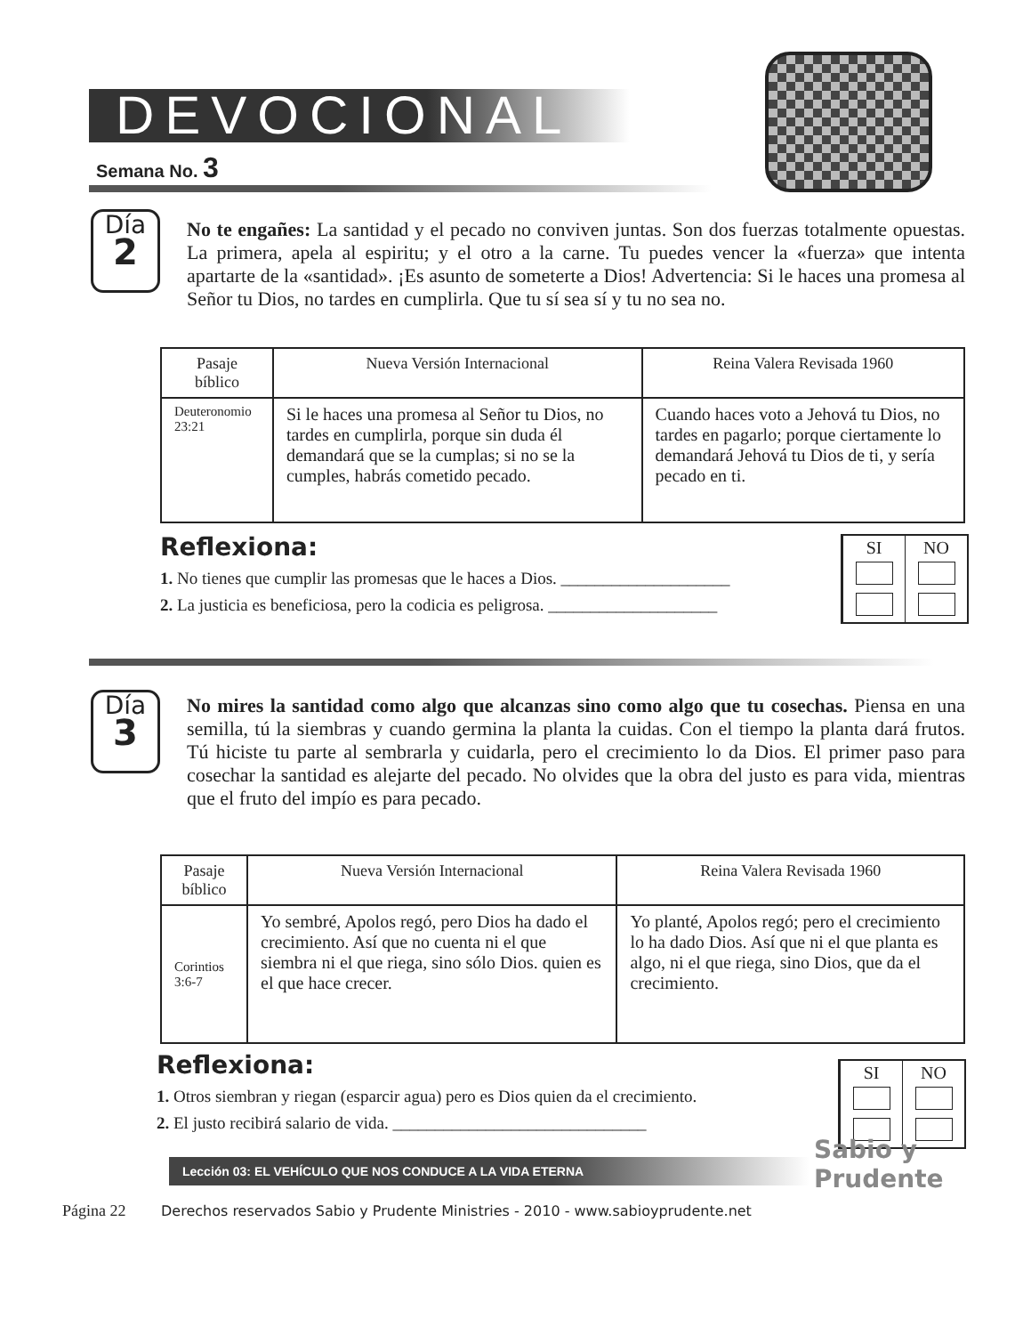DEVOCIONAL
Semana No. 3
Día
2
No te engañes: La santidad y el pecado no conviven juntas. Son dos fuerzas totalmente opuestas. La primera, apela al espiritu; y el otro a la carne. Tu puedes vencer la «fuerza» que intenta apartarte de la «santidad». ¡Es asunto de someterte a Dios! Advertencia: Si le haces una promesa al Señor tu Dios, no tardes en cumplirla. Que tu sí sea sí y tu no sea no.
| Pasaje bíblico | Nueva Versión Internacional | Reina Valera Revisada 1960 |
| --- | --- | --- |
| Deuteronomio 23:21 | Si le haces una promesa al Señor tu Dios, no tardes en cumplirla, porque sin duda él demandará que se la cumplas; si no se la cumples, habrás cometido pecado. | Cuando haces voto a Jehová tu Dios, no tardes en pagarlo; porque ciertamente lo demandará Jehová tu Dios de ti, y sería pecado en ti. |
Reflexiona:
1. No tienes que cumplir las promesas que le haces a Dios. ____________________
2. La justicia es beneficiosa, pero la codicia es peligrosa. ____________________
| SI | NO |
Día
3
No mires la santidad como algo que alcanzas sino como algo que tu cosechas. Piensa en una semilla, tú la siembras y cuando germina la planta la cuidas. Con el tiempo la planta dará frutos. Tú hiciste tu parte al sembrarla y cuidarla, pero el crecimiento lo da Dios. El primer paso para cosechar la santidad es alejarte del pecado. No olvides que la obra del justo es para vida, mientras que el fruto del impío es para pecado.
| Pasaje bíblico | Nueva Versión Internacional | Reina Valera Revisada 1960 |
| --- | --- | --- |
| Corintios 3:6-7 | Yo sembré, Apolos regó, pero Dios ha dado el crecimiento. Así que no cuenta ni el que siembra ni el que riega, sino sólo Dios. quien es el que hace crecer. | Yo planté, Apolos regó; pero el crecimiento lo ha dado Dios. Así que ni el que planta es algo, ni el que riega, sino Dios, que da el crecimiento. |
Reflexiona:
1. Otros siembran y riegan (esparcir agua) pero es Dios quien da el crecimiento.
2. El justo recibirá salario de vida. ______________________________
| SI | NO |
Lección 03: EL VEHÍCULO QUE NOS CONDUCE A LA VIDA ETERNA
Sabio y
Prudente
Página 22 Derechos reservados Sabio y Prudente Ministries - 2010 - www.sabioyprudente.net